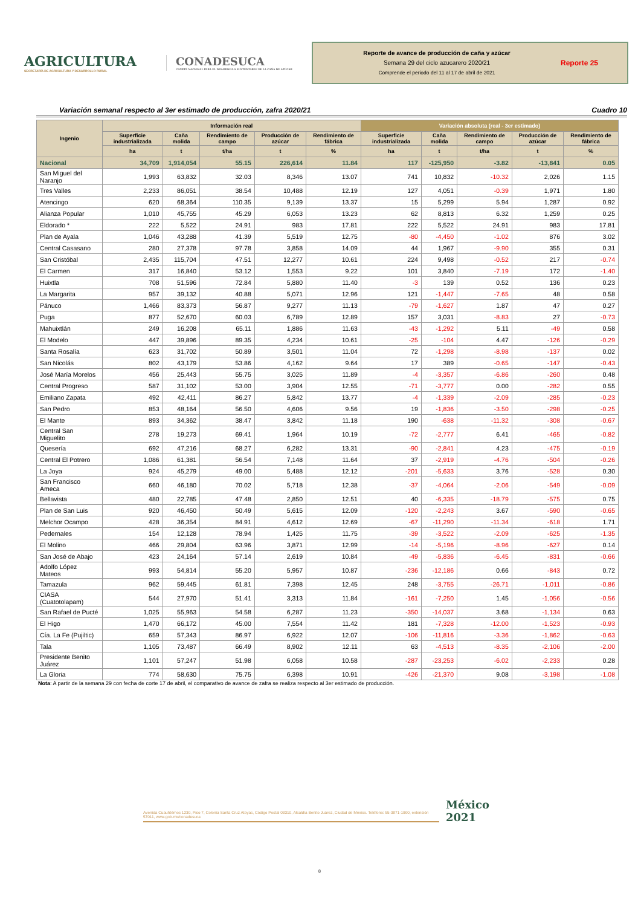AGRICULTURA
SECRETARÍA DE AGRICULTURA Y DESARROLLO RURAL
CONADESUCA
COMITÉ NACIONAL PARA EL DESARROLLO SUSTENTABLE DE LA CAÑA DE AZÚCAR
Reporte de avance de producción de caña y azúcar
Semana 29 del ciclo azucarero 2020/21
Comprende el periodo del 11 al 17 de abril de 2021
Reporte 25
Variación semanal respecto al 3er estimado de producción, zafra 2020/21 Cuadro 10
| Ingenio | Información real | | | | | Variación absoluta (real - 3er estimado) | | | | |
| --- | --- | --- | --- | --- | --- | --- | --- | --- | --- | --- |
| | Superficie industrializada | Caña molida | Rendimiento de campo | Producción de azúcar | Rendimiento de fábrica | Superficie industrializada | Caña molida | Rendimiento de campo | Producción de azúcar | Rendimiento de fábrica |
| | ha | t | t/ha | t | % | ha | t | t/ha | t | % |
| Nacional | 34,709 | 1,914,054 | 55.15 | 226,614 | 11.84 | 117 | -125,950 | -3.82 | -13,841 | 0.05 |
| San Miguel del Naranjo | 1,993 | 63,832 | 32.03 | 8,346 | 13.07 | 741 | 10,832 | -10.32 | 2,026 | 1.15 |
| Tres Valles | 2,233 | 86,051 | 38.54 | 10,488 | 12.19 | 127 | 4,051 | -0.39 | 1,971 | 1.80 |
| Atencingo | 620 | 68,364 | 110.35 | 9,139 | 13.37 | 15 | 5,299 | 5.94 | 1,287 | 0.92 |
| Alianza Popular | 1,010 | 45,755 | 45.29 | 6,053 | 13.23 | 62 | 8,813 | 6.32 | 1,259 | 0.25 |
| Eldorado * | 222 | 5,522 | 24.91 | 983 | 17.81 | 222 | 5,522 | 24.91 | 983 | 17.81 |
| Plan de Ayala | 1,046 | 43,288 | 41.39 | 5,519 | 12.75 | -80 | -4,450 | -1.02 | 876 | 3.02 |
| Central Casasano | 280 | 27,378 | 97.78 | 3,858 | 14.09 | 44 | 1,967 | -9.90 | 355 | 0.31 |
| San Cristóbal | 2,435 | 115,704 | 47.51 | 12,277 | 10.61 | 224 | 9,498 | -0.52 | 217 | -0.74 |
| El Carmen | 317 | 16,840 | 53.12 | 1,553 | 9.22 | 101 | 3,840 | -7.19 | 172 | -1.40 |
| Huixtla | 708 | 51,596 | 72.84 | 5,880 | 11.40 | -3 | 139 | 0.52 | 136 | 0.23 |
| La Margarita | 957 | 39,132 | 40.88 | 5,071 | 12.96 | 121 | -1,447 | -7.65 | 48 | 0.58 |
| Pánuco | 1,466 | 83,373 | 56.87 | 9,277 | 11.13 | -79 | -1,627 | 1.87 | 47 | 0.27 |
| Puga | 877 | 52,670 | 60.03 | 6,789 | 12.89 | 157 | 3,031 | -8.83 | 27 | -0.73 |
| Mahuixtlán | 249 | 16,208 | 65.11 | 1,886 | 11.63 | -43 | -1,292 | 5.11 | -49 | 0.58 |
| El Modelo | 447 | 39,896 | 89.35 | 4,234 | 10.61 | -25 | -104 | 4.47 | -126 | -0.29 |
| Santa Rosalía | 623 | 31,702 | 50.89 | 3,501 | 11.04 | 72 | -1,298 | -8.98 | -137 | 0.02 |
| San Nicolás | 802 | 43,179 | 53.86 | 4,162 | 9.64 | 17 | 389 | -0.65 | -147 | -0.43 |
| José María Morelos | 456 | 25,443 | 55.75 | 3,025 | 11.89 | -4 | -3,357 | -6.86 | -260 | 0.48 |
| Central Progreso | 587 | 31,102 | 53.00 | 3,904 | 12.55 | -71 | -3,777 | 0.00 | -282 | 0.55 |
| Emiliano Zapata | 492 | 42,411 | 86.27 | 5,842 | 13.77 | -4 | -1,339 | -2.09 | -285 | -0.23 |
| San Pedro | 853 | 48,164 | 56.50 | 4,606 | 9.56 | 19 | -1,836 | -3.50 | -298 | -0.25 |
| El Mante | 893 | 34,362 | 38.47 | 3,842 | 11.18 | 190 | -638 | -11.32 | -308 | -0.67 |
| Central San Miguelito | 278 | 19,273 | 69.41 | 1,964 | 10.19 | -72 | -2,777 | 6.41 | -465 | -0.82 |
| Quesería | 692 | 47,216 | 68.27 | 6,282 | 13.31 | -90 | -2,841 | 4.23 | -475 | -0.19 |
| Central El Potrero | 1,086 | 61,381 | 56.54 | 7,148 | 11.64 | 37 | -2,919 | -4.76 | -504 | -0.26 |
| La Joya | 924 | 45,279 | 49.00 | 5,488 | 12.12 | -201 | -5,633 | 3.76 | -528 | 0.30 |
| San Francisco Ameca | 660 | 46,180 | 70.02 | 5,718 | 12.38 | -37 | -4,064 | -2.06 | -549 | -0.09 |
| Bellavista | 480 | 22,785 | 47.48 | 2,850 | 12.51 | 40 | -6,335 | -18.79 | -575 | 0.75 |
| Plan de San Luis | 920 | 46,450 | 50.49 | 5,615 | 12.09 | -120 | -2,243 | 3.67 | -590 | -0.65 |
| Melchor Ocampo | 428 | 36,354 | 84.91 | 4,612 | 12.69 | -67 | -11,290 | -11.34 | -618 | 1.71 |
| Pedernales | 154 | 12,128 | 78.94 | 1,425 | 11.75 | -39 | -3,522 | -2.09 | -625 | -1.35 |
| El Molino | 466 | 29,804 | 63.96 | 3,871 | 12.99 | -14 | -5,196 | -8.96 | -627 | 0.14 |
| San José de Abajo | 423 | 24,164 | 57.14 | 2,619 | 10.84 | -49 | -5,836 | -6.45 | -831 | -0.66 |
| Adolfo López Mateos | 993 | 54,814 | 55.20 | 5,957 | 10.87 | -236 | -12,186 | 0.66 | -843 | 0.72 |
| Tamazula | 962 | 59,445 | 61.81 | 7,398 | 12.45 | 248 | -3,755 | -26.71 | -1,011 | -0.86 |
| CIASA (Cuatotolapam) | 544 | 27,970 | 51.41 | 3,313 | 11.84 | -161 | -7,250 | 1.45 | -1,056 | -0.56 |
| San Rafael de Pucté | 1,025 | 55,963 | 54.58 | 6,287 | 11.23 | -350 | -14,037 | 3.68 | -1,134 | 0.63 |
| El Higo | 1,470 | 66,172 | 45.00 | 7,554 | 11.42 | 181 | -7,328 | -12.00 | -1,523 | -0.93 |
| Cía. La Fe (Pujiltic) | 659 | 57,343 | 86.97 | 6,922 | 12.07 | -106 | -11,816 | -3.36 | -1,862 | -0.63 |
| Tala | 1,105 | 73,487 | 66.49 | 8,902 | 12.11 | 63 | -4,513 | -8.35 | -2,106 | -2.00 |
| Presidente Benito Juárez | 1,101 | 57,247 | 51.98 | 6,058 | 10.58 | -287 | -23,253 | -6.02 | -2,233 | 0.28 |
| La Gloria | 774 | 58,630 | 75.75 | 6,398 | 10.91 | -426 | -21,370 | 9.08 | -3,198 | -1.08 |
Nota: A partir de la semana 29 con fecha de corte 17 de abril, el comparativo de avance de zafra se realiza respecto al 3er estimado de producción.
Avenida Cuauhtémoc 1230, Piso 7, Colonia Santa Cruz Atoyac, Código Postal 03310, Alcaldía Benito Juárez, Ciudad de México. Teléfono: 55-3871-1900, extensión 57011, www.gob.mx/conadesuca
México
2021
8